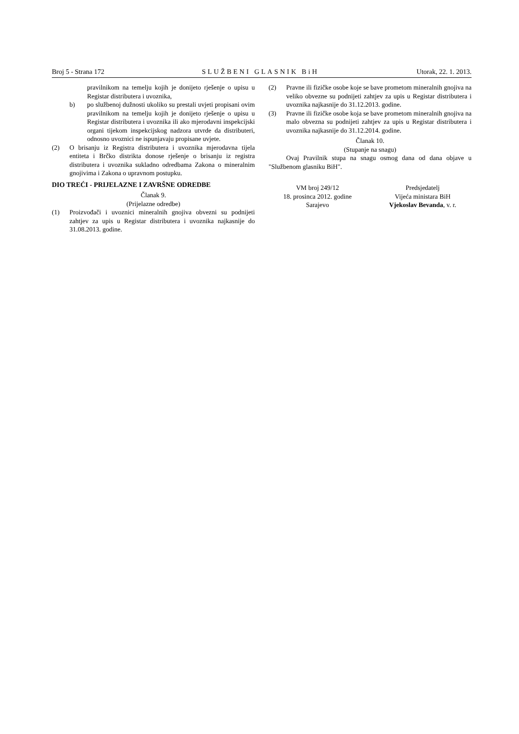Broj 5 - Strana 172 SLUŽBENI GLASNIK BiH Utorak, 22. 1. 2013.
pravilnikom na temelju kojih je donijeto rješenje o upisu u Registar distributera i uvoznika,
b) po službenoj dužnosti ukoliko su prestali uvjeti propisani ovim pravilnikom na temelju kojih je donijeto rješenje o upisu u Registar distributera i uvoznika ili ako mjerodavni inspekcijski organi tijekom inspekcijskog nadzora utvrde da distributeri, odnosno uvoznici ne ispunjavaju propisane uvjete.
(2) O brisanju iz Registra distributera i uvoznika mjerodavna tijela entiteta i Brčko distrikta donose rješenje o brisanju iz registra distributera i uvoznika sukladno odredbama Zakona o mineralnim gnojivima i Zakona o upravnom postupku.
DIO TREĆI - PRIJELAZNE I ZAVRŠNE ODREDBE
Članak 9.
(Prijelazne odredbe)
(1) Proizvođači i uvoznici mineralnih gnojiva obvezni su podnijeti zahtjev za upis u Registar distributera i uvoznika najkasnije do 31.08.2013. godine.
(2) Pravne ili fizičke osobe koje se bave prometom mineralnih gnojiva na veliko obvezne su podnijeti zahtjev za upis u Registar distributera i uvoznika najkasnije do 31.12.2013. godine.
(3) Pravne ili fizičke osobe koja se bave prometom mineralnih gnojiva na malo obvezna su podnijeti zahtjev za upis u Registar distributera i uvoznika najkasnije do 31.12.2014. godine.
Članak 10.
(Stupanje na snagu)
Ovaj Pravilnik stupa na snagu osmog dana od dana objave u "Službenom glasniku BiH".
VM broj 249/12
18. prosinca 2012. godine
Sarajevo
Predsjedatelj
Vijeća ministara BiH
Vjekoslav Bevanda, v. r.